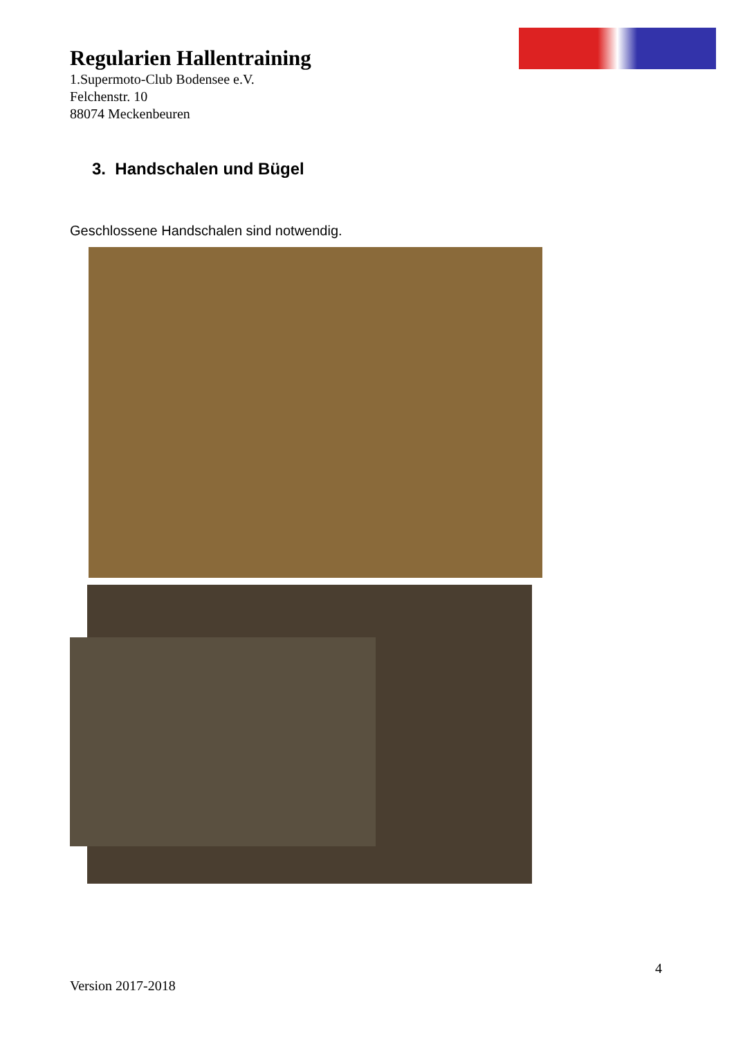Regularien Hallentraining
1.Supermoto-Club Bodensee e.V.
Felchenstr. 10
88074 Meckenbeuren
3. Handschalen und Bügel
Geschlossene Handschalen sind notwendig.
4
Version 2017-2018